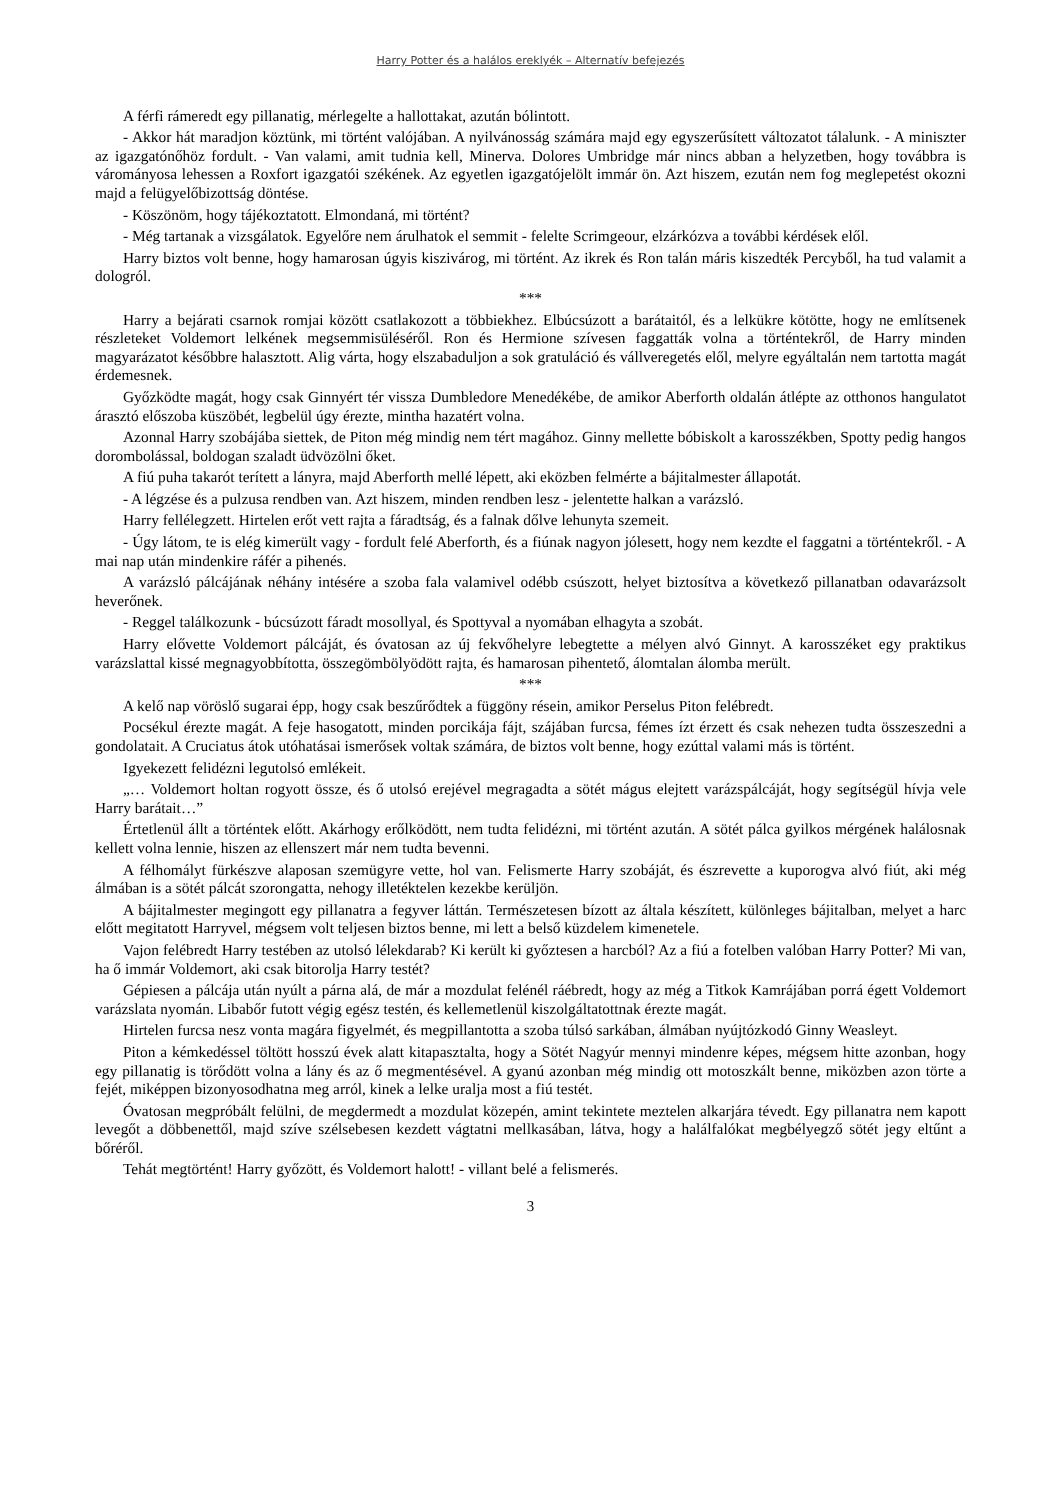Harry Potter és a halálos ereklyék – Alternatív befejezés
A férfi rámeredt egy pillanatig, mérlegelte a hallottakat, azután bólintott.
- Akkor hát maradjon köztünk, mi történt valójában. A nyilvánosság számára majd egy egyszerűsített változatot tálalunk. - A miniszter az igazgatónőhöz fordult. - Van valami, amit tudnia kell, Minerva. Dolores Umbridge már nincs abban a helyzetben, hogy továbbra is várományosa lehessen a Roxfort igazgatói székének. Az egyetlen igazgatójelölt immár ön. Azt hiszem, ezután nem fog meglepetést okozni majd a felügyelőbizottság döntése.
- Köszönöm, hogy tájékoztatott. Elmondaná, mi történt?
- Még tartanak a vizsgálatok. Egyelőre nem árulhatok el semmit - felelte Scrimgeour, elzárkózva a további kérdések elől.
Harry biztos volt benne, hogy hamarosan úgyis kiszivárog, mi történt. Az ikrek és Ron talán máris kiszedték Percyből, ha tud valamit a dologról.
***
Harry a bejárati csarnok romjai között csatlakozott a többiekhez. Elbúcsúzott a barátaitól, és a lelkükre kötötte, hogy ne említsenek részleteket Voldemort lelkének megsemmisüléséről. Ron és Hermione szívesen faggatták volna a történtekről, de Harry minden magyarázatot későbbre halasztott. Alig várta, hogy elszabaduljon a sok gratuláció és vállveregetés elől, melyre egyáltalán nem tartotta magát érdemesnek.
Győzködte magát, hogy csak Ginnyért tér vissza Dumbledore Menedékébe, de amikor Aberforth oldalán átlépte az otthonos hangulatot árasztó előszoba küszöbét, legbelül úgy érezte, mintha hazatért volna.
Azonnal Harry szobájába siettek, de Piton még mindig nem tért magához. Ginny mellette bóbiskolt a karosszékben, Spotty pedig hangos dorombolással, boldogan szaladt üdvözölni őket.
A fiú puha takarót terített a lányra, majd Aberforth mellé lépett, aki eközben felmérte a bájitalmester állapotát.
- A légzése és a pulzusa rendben van. Azt hiszem, minden rendben lesz - jelentette halkan a varázsló.
Harry fellélegzett. Hirtelen erőt vett rajta a fáradtság, és a falnak dőlve lehunyta szemeit.
- Úgy látom, te is elég kimerült vagy - fordult felé Aberforth, és a fiúnak nagyon jólesett, hogy nem kezdte el faggatni a történtekről. - A mai nap után mindenkire ráfér a pihenés.
A varázsló pálcájának néhány intésére a szoba fala valamivel odébb csúszott, helyet biztosítva a következő pillanatban odavarázsolt heverőnek.
- Reggel találkozunk - búcsúzott fáradt mosollyal, és Spottyval a nyomában elhagyta a szobát.
Harry elővette Voldemort pálcáját, és óvatosan az új fekvőhelyre lebegtette a mélyen alvó Ginnyt. A karosszéket egy praktikus varázslattal kissé megnagyobbította, összegömbölyödött rajta, és hamarosan pihentető, álomtalan álomba merült.
***
A kelő nap vöröslő sugarai épp, hogy csak beszűrődtek a függöny résein, amikor Perselus Piton felébredt.
Pocsékul érezte magát. A feje hasogatott, minden porcikája fájt, szájában furcsa, fémes ízt érzett és csak nehezen tudta összeszedni a gondolatait. A Cruciatus átok utóhatásai ismerősek voltak számára, de biztos volt benne, hogy ezúttal valami más is történt.
Igyekezett felidézni legutolsó emlékeit.
„… Voldemort holtan rogyott össze, és ő utolsó erejével megragadta a sötét mágus elejtett varázspálcáját, hogy segítségül hívja vele Harry barátait…”
Értetlenül állt a történtek előtt. Akárhogy erőlködött, nem tudta felidézni, mi történt azután. A sötét pálca gyilkos mérgének halálosnak kellett volna lennie, hiszen az ellenszert már nem tudta bevenni.
A félhomályt fürkészve alaposan szemügyre vette, hol van. Felismerte Harry szobáját, és észrevette a kuporogva alvó fiút, aki még álmában is a sötét pálcát szorongatta, nehogy illetéktelen kezekbe kerüljön.
A bájitalmester megingott egy pillanatra a fegyver láttán. Természetesen bízott az általa készített, különleges bájitalban, melyet a harc előtt megitatott Harryvel, mégsem volt teljesen biztos benne, mi lett a belső küzdelem kimenetele.
Vajon felébredt Harry testében az utolsó lélekdarab? Ki került ki győztesen a harcból? Az a fiú a fotelben valóban Harry Potter? Mi van, ha ő immár Voldemort, aki csak bitorolja Harry testét?
Gépiesen a pálcája után nyúlt a párna alá, de már a mozdulat felénél ráébredt, hogy az még a Titkok Kamrájában porrá égett Voldemort varázslata nyomán. Libabőr futott végig egész testén, és kellemetlenül kiszolgáltatottnak érezte magát.
Hirtelen furcsa nesz vonta magára figyelmét, és megpillantotta a szoba túlsó sarkában, álmában nyújtózkodó Ginny Weasleyt.
Piton a kémkedéssel töltött hosszú évek alatt kitapasztalta, hogy a Sötét Nagyúr mennyi mindenre képes, mégsem hitte azonban, hogy egy pillanatig is törődött volna a lány és az ő megmentésével. A gyanú azonban még mindig ott motoszkált benne, miközben azon törte a fejét, miképpen bizonyosodhatna meg arról, kinek a lelke uralja most a fiú testét.
Óvatosan megpróbált felülni, de megdermedt a mozdulat közepén, amint tekintete meztelen alkarjára tévedt. Egy pillanatra nem kapott levegőt a döbbenettől, majd szíve szélsebesen kezdett vágtatni mellkasában, látva, hogy a halálfalókat megbélyegző sötét jegy eltűnt a bőréről.
Tehát megtörtént! Harry győzött, és Voldemort halott! - villant belé a felismerés.
3